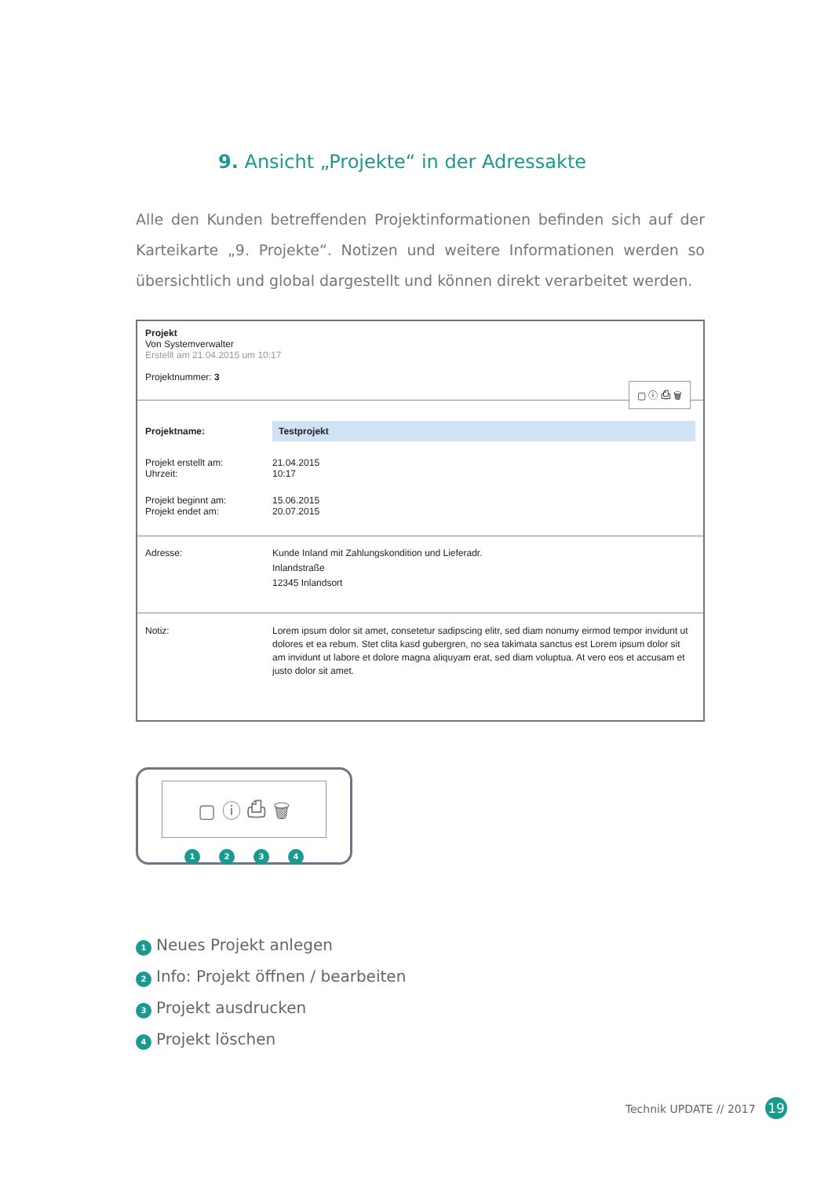9. Ansicht „Projekte“ in der Adressakte
Alle den Kunden betreffenden Projektinformationen befinden sich auf der Karteikarte „9. Projekte“. Notizen und weitere Informationen werden so über­sichtlich und global dargestellt und können direkt verarbeitet werden.
Projekt
Von Systemverwalter
Erstellt am 21.04.2015 um 10:17
Projektnummer: 3
▢ ⓘ ⎙ 🗑
Projektname: Testprojekt
Projekt erstellt am:
Uhrzeit:
21.04.2015
10:17
Projekt beginnt am:
Projekt endet am:
15.06.2015
20.07.2015
Adresse: Kunde Inland mit Zahlungskondition und Lieferadr.
Inlandstraße
12345 Inlandsort
Notiz: Lorem ipsum dolor sit amet, consetetur sadipscing elitr, sed diam nonumy eirmod tempor invidunt ut dolores et ea rebum. Stet clita kasd gubergren, no sea takimata sanctus est Lorem ipsum dolor sit am invidunt ut labore et dolore magna aliquyam erat, sed diam voluptua. At vero eos et accusam et justo dolor sit amet.
▢ ⓘ ⎙ 🗑
1234
1 Neues Projekt anlegen
2 Info: Projekt öffnen / bearbeiten
3 Projekt ausdrucken
4 Projekt löschen
Technik UPDATE // 2017 19